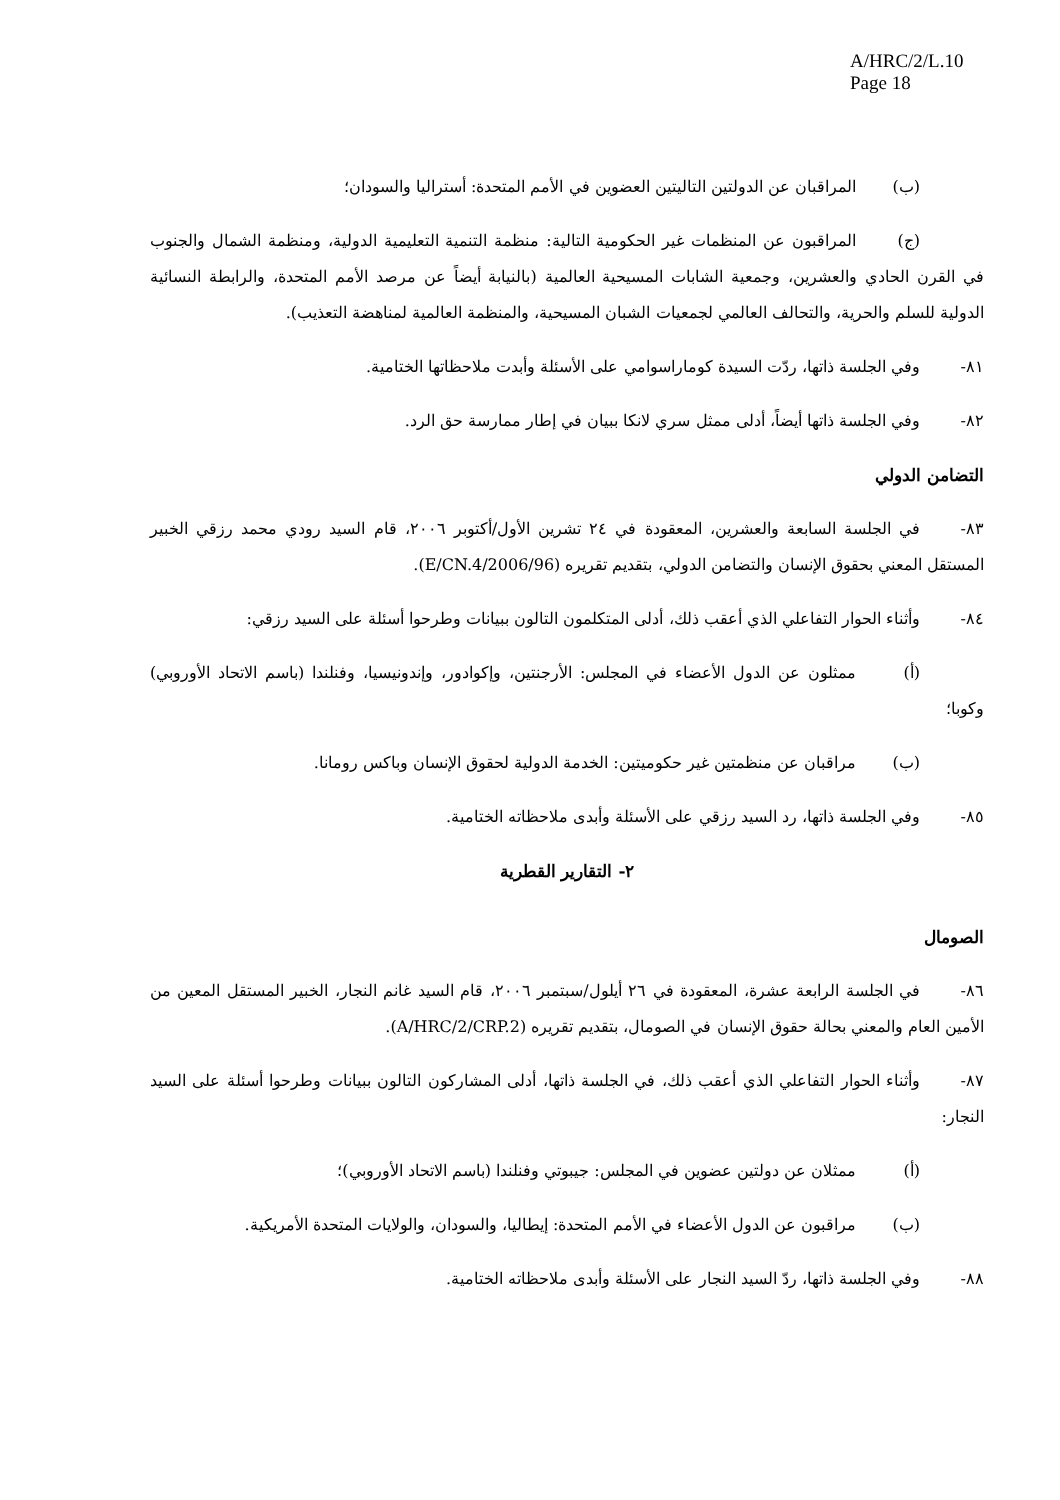A/HRC/2/L.10
Page 18
(ب) المراقبان عن الدولتين التاليتين العضوين في الأمم المتحدة: أستراليا والسودان؛
(ج) المراقبون عن المنظمات غير الحكومية التالية: منظمة التنمية التعليمية الدولية، ومنظمة الشمال والجنوب في القرن الحادي والعشرين، وجمعية الشابات المسيحية العالمية (بالنيابة أيضاً عن مرصد الأمم المتحدة، والرابطة النسائية الدولية للسلم والحرية، والتحالف العالمي لجمعيات الشبان المسيحية، والمنظمة العالمية لمناهضة التعذيب).
٨١- وفي الجلسة ذاتها، ردّت السيدة كوماراسوامي على الأسئلة وأبدت ملاحظاتها الختامية.
٨٢- وفي الجلسة ذاتها أيضاً، أدلى ممثل سري لانكا ببيان في إطار ممارسة حق الرد.
التضامن الدولي
٨٣- في الجلسة السابعة والعشرين، المعقودة في ٢٤ تشرين الأول/أكتوبر ٢٠٠٦، قام السيد رودي محمد رزقي الخبير المستقل المعني بحقوق الإنسان والتضامن الدولي، بتقديم تقريره (E/CN.4/2006/96).
٨٤- وأثناء الحوار التفاعلي الذي أعقب ذلك، أدلى المتكلمون التالون ببيانات وطرحوا أسئلة على السيد رزقي:
(أ) ممثلون عن الدول الأعضاء في المجلس: الأرجنتين، وإكوادور، وإندونيسيا، وفنلندا (باسم الاتحاد الأوروبي) وكوبا؛
(ب) مراقبان عن منظمتين غير حكوميتين: الخدمة الدولية لحقوق الإنسان وباكس رومانا.
٨٥- وفي الجلسة ذاتها، رد السيد رزقي على الأسئلة وأبدى ملاحظاته الختامية.
٢- التقارير القطرية
الصومال
٨٦- في الجلسة الرابعة عشرة، المعقودة في ٢٦ أيلول/سبتمبر ٢٠٠٦، قام السيد غانم النجار، الخبير المستقل المعين من الأمين العام والمعني بحالة حقوق الإنسان في الصومال، بتقديم تقريره (A/HRC/2/CRP.2).
٨٧- وأثناء الحوار التفاعلي الذي أعقب ذلك، في الجلسة ذاتها، أدلى المشاركون التالون ببيانات وطرحوا أسئلة على السيد النجار:
(أ) ممثلان عن دولتين عضوين في المجلس: جيبوتي وفنلندا (باسم الاتحاد الأوروبي)؛
(ب) مراقبون عن الدول الأعضاء في الأمم المتحدة: إيطاليا، والسودان، والولايات المتحدة الأمريكية.
٨٨- وفي الجلسة ذاتها، ردّ السيد النجار على الأسئلة وأبدى ملاحظاته الختامية.